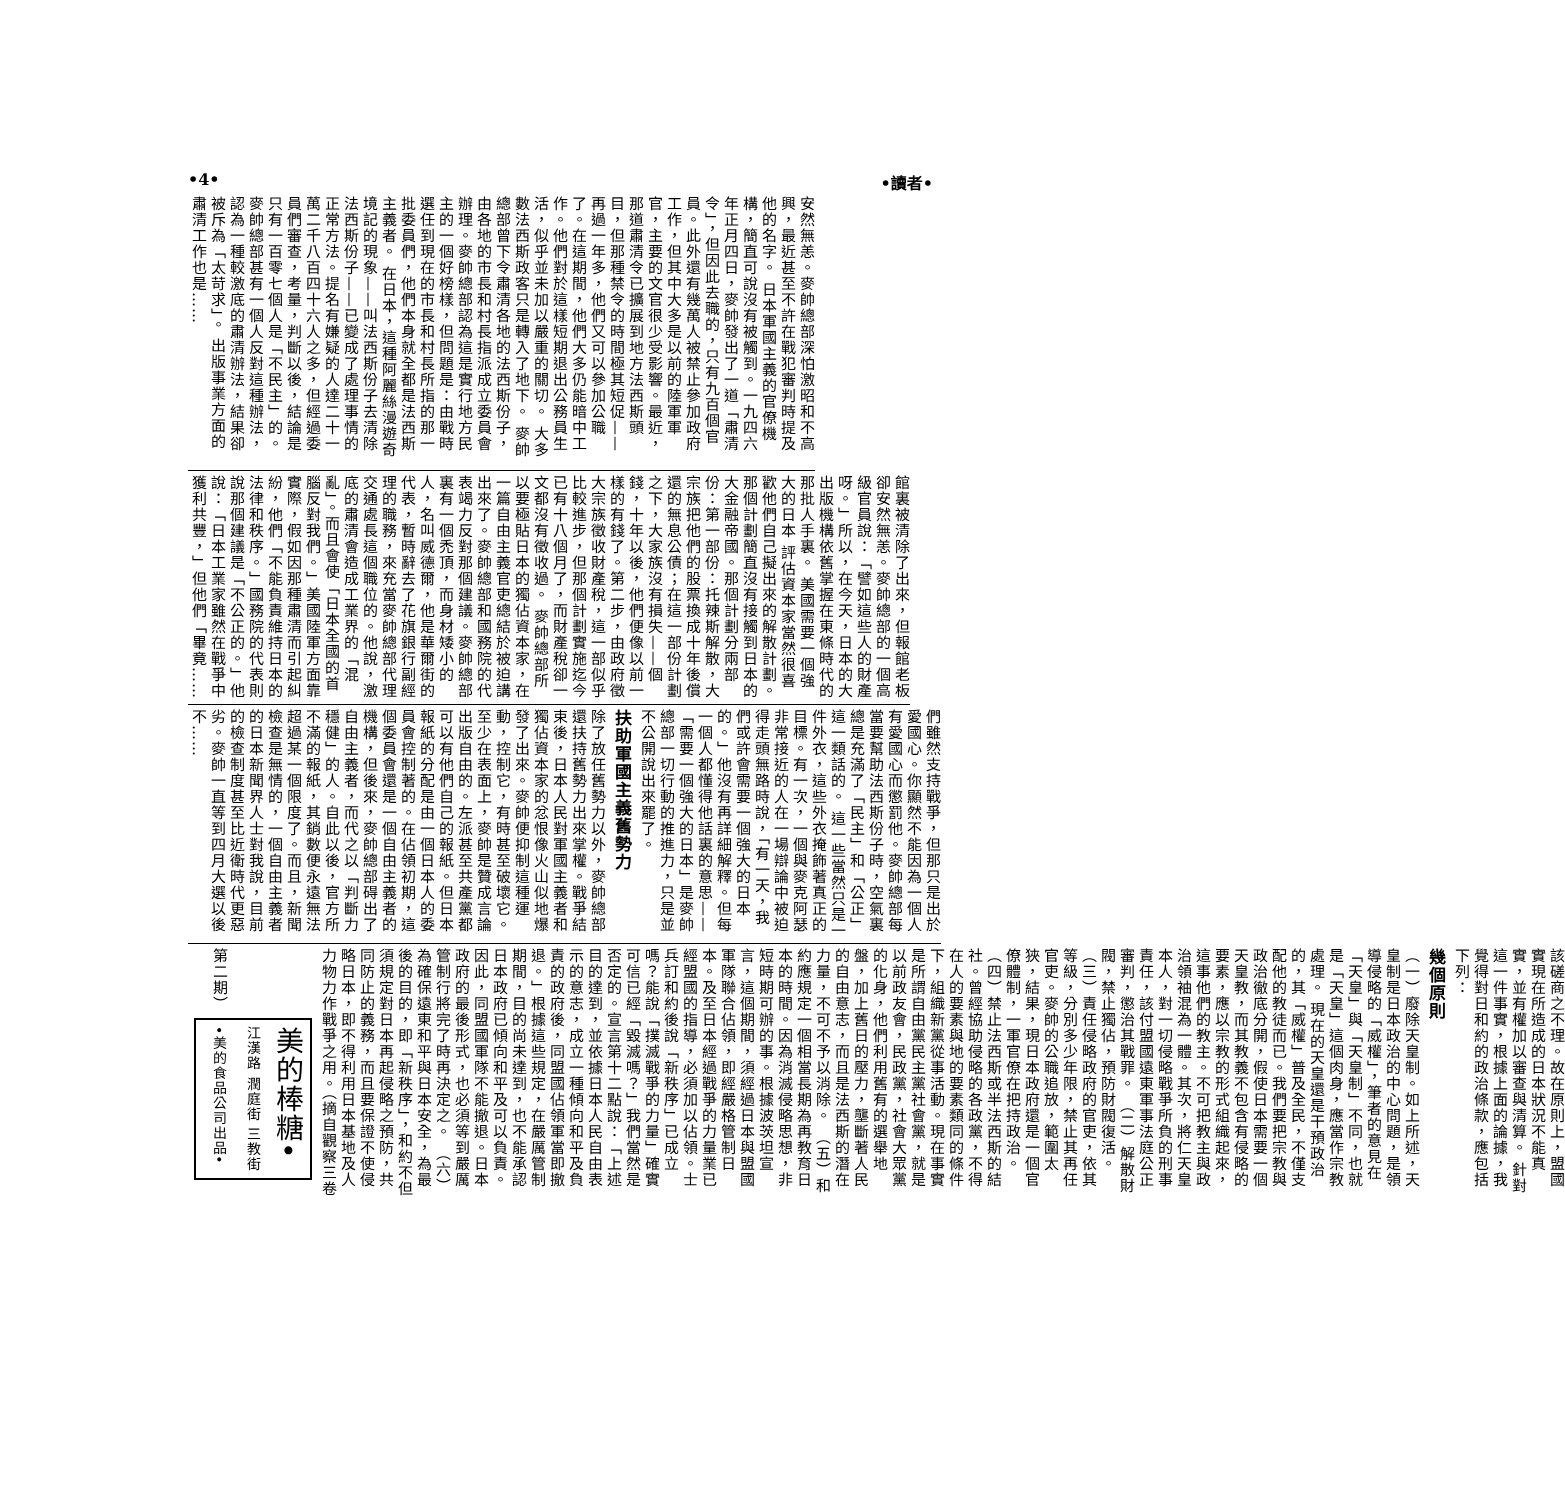•4• •讀者•
安然無恙。麥帥總部深怕激昭和不高興，最近甚至不許在戰犯審判時提及他的名字。 日本軍國主義的官僚機構，簡直可說沒有被觸到。一九四六年正月四日，麥帥發出了一道「肅清令」，但因此去職的，只有九百個官員。此外還有幾萬人被禁止參加政府工作，但其中大多是以前的陸軍軍官，主要的文官很少受影響。最近，那道肅清令已擴展到地方法西斯頭目，但那種禁令的時間極其短促——再過一年多，他們又可以參加公職了。在這期間，他們大多仍能暗中工作。他們對於這樣短期退出公務員生活，似乎並未加以嚴重的關切。 大多數法西斯政客只是轉入了地下。 麥帥總部曾下令肅清各地的法西斯份子，由各地的市長和村長指派成立委員會辦理。麥帥總部認為這是實行地方民主的一個好榜樣，但問題是：由戰時選任到現在的市長和村長所指的那一批委員們，他們本身就全都是法西斯主義者。 在日本，這種阿麗絲漫遊奇境記的現象——叫法西斯份子去清除法西斯份子——已變成了處理事情的正常方法。提名有嫌疑的人達二十一萬二千八百四十六人之多，但經過委員們審查，考量，判斷以後，結論是只有一百零七個人是「不民主」的。麥帥總部甚有一個人反對這種辦法，認為一種較激底的肅清辦法，結果卻被斥為「太苛求」。 出版事業方面的肅清工作也是……
館裏被清除了出來，但報館老板卻安然無恙。麥帥總部的一個高級官員說：「譬如這些人的財產呀。」所以，在今天，日本的大出版機構依舊掌握在東條時代的那批人手裏。 美國需要一個強大的日本 評估資本家當然很喜歡他們自己擬出來的解散計劃。那個計劃簡直沒有接觸到日本的大金融帝國。那個計劃分兩部份：第一部份：托辣斯解散，大宗族把他們的股票換成十年後償還的無息公債；在這一部份計劃之下，大家族沒有損失——個錢，十年以後，他們便像以前一樣的有錢了。第二步，由政府徵大宗族徵收財產稅，這一部似乎比較進步，但那個計劃實施迄今已有十八個月了，而財產稅卻一文都沒有徵收過。 麥帥總部所以要極貼日本的獨佔資本家，在一篇自由主義官吏總結於被迫講出來了。麥帥總部和國務院的代表竭力反對那個建議。麥帥總部裏有一個禿頂，而身材矮小的人，名叫威德爾，他是華爾街的代表，暫時辭去了花旗銀行副經理的職務，來充當麥帥總部代理交通處長這個職位的。他說，激底的肅清會造成工業界的「混亂」。而且會使「日本全國的首腦反對我們。」美國陸軍方面靠實際，假如因那種肅清而引起糾紛，他們「不能負責維持日本的法律和秩序。」國務院的代表則說那個建議是「不公正的。」他說：「日本工業家雖然在戰爭中獲利共豐，」但他們「畢竟……
們雖然支持戰爭，但那只是出於愛國心。你顯然不能因為一個人有愛國心而懲罰他。麥帥總部每當要幫助法西斯份子時，空氣裏總是充滿了「民主」和「公正」這一類話的。 這一些當然只是一件外衣，這些外衣掩飾著真正的目標。有一次，一個與麥克阿瑟非常接近的人在一場辯論中被迫得走頭無路時說，「有一天，我們或許會需要一個強大的日本的。」他沒有再詳細解釋。但每一個人都懂得他話裏的意思——「需要一個強大的日本」是麥帥總部一切行動的推進力，只是並不公開說出來罷了。
扶助軍國主義舊勢力
除了放任舊勢力以外，麥帥總部還扶持舊勢力出來掌權。戰爭結束後，日本人民對軍國主義者和獨佔資本家的忿恨像火山似地爆發了出來。麥帥便抑制這種運動，控制它，有時甚至破壞它。 至少在表面上，麥帥是贊成言論出版自由的。左派甚至共產黨都可以有他們自己的報紙。但日本報紙的分配是由一個日本人的委員會控制著的。在佔領初期，這個委員會還是一個自由主義者的機構，但後來，麥帥總部碍出了自由主義者，而代之以「判斷力穩健」的人。自此以後，官方所不滿的報紙，其銷數便永遠無法超過某一個限度了。而且，新聞檢查是無情的，一個自由主義者的日本新聞界人士對我說，目前的檢查制度甚至比近衛時代更惡劣。麥帥一直等到四月大選以後不……
該磋商之不理。故在原則上，盟國實現在所造成的日本狀況不能真實，並有權加以審查與清算。 針對這一件事實，根據上面的論據，我覺得對日和約的政治條款，應包括下列：
幾個原則
（一）廢除天皇制。如上所述，天皇制是日本政治的中心問題，是領導侵略的「威權」，筆者的意見在「天皇」與「天皇制」不同，也就是「天皇」這個肉身，應當作宗教處理。 現在的天皇還是干預政治的，其「威權」普及全民，不僅支配他的教徒而已。我們要把宗教與政治徹底分開，假使日本需要一個天皇教，而其教義不包含有侵略的要素，應以宗教的形式組織起來，這事他們的教主。不可把教主與政治領袖混為一體。其次，將仁天皇本人，對一切侵略戰爭所負的刑事責任，該付盟國遠東軍事法庭公正審判，懲治其戰罪。 （二）解散財閥，禁止獨佔，預防財閥復活。 （三）責任侵略政府的官吏，依其等級，分別多少年限，禁止其再任官吏。麥帥的公職追放，範圍太狹，結果，現日本政府還是一個官僚體制，一軍官僚在把持政治。 （四）禁止法西斯或半法西斯的結社。曾經協助侵略的各政黨，不得在人的要素與地的要素類同的條件下，組織新黨從事活動。現在事實是所謂自由黨民主黨社會黨，就是以前政友會，民政黨，社會大眾黨的化身，他們利用舊有的選舉地盤，加上舊日的壓力，壟斷著人民的自由意志，而且是法西斯的潛在力量，不可不予以消除。 （五）和約應規定一個相當長期為再教育日本的時間。因為消滅侵略思想，非短時期可辦的事。根據波茨坦宣言，這個期間，須經過日本與盟國軍隊聯合佔領，即經嚴格管制日本。及至日本經過戰爭的力量業已經盟國的指導，必須加以佔領。士兵訂和約後說「新秩序」已成立嗎？能說「撲滅戰爭的力量」確實可信已經「毀滅嗎？」我們當然是否定的。宣言第十二點說：「上述目的達到，並依據日本人民自由表示的意志，成立一種傾向和平及負責的政府後，同盟國佔領軍當即撤退。」根據這些規定，在嚴厲管制期間，目的尚未達到，也不能承認日本政府已傾向和平及可以負責。因此，同盟國軍隊不能撤退。日本政府的最後形式，也必須等到嚴厲管制行將完了時再決定之。 （六）為確保遠東和平與日本安全，為最後的目的，即「新秩序」，和約不但須規定對日本再起侵略之預防，共同防止的義務，而且要保證不使侵略日本，即不得利用日本基地及人力物力作戰爭之用。（摘自觀察三卷第二期）
美的棒糖•
江漢路 潤庭街 三教街
•美的食品公司出品•